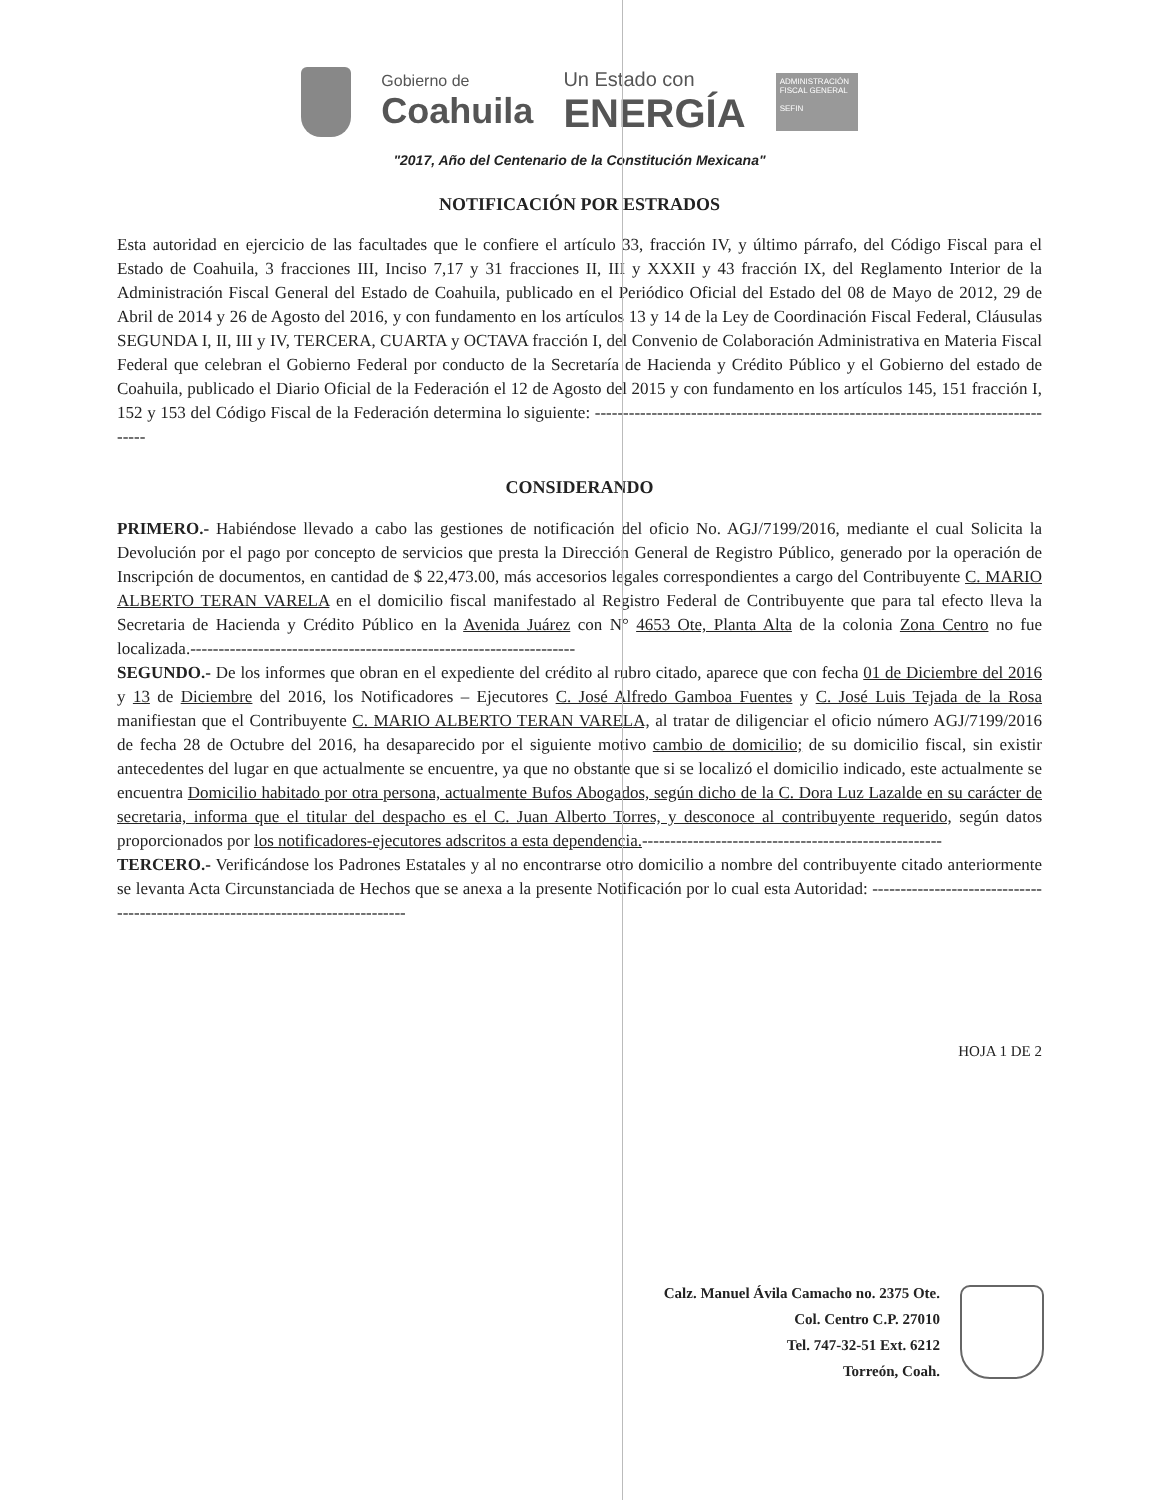Gobierno de
Coahuila
Un Estado con
ENERGÍA
ADMINISTRACIÓN FISCAL GENERAL
SEFIN
"2017, Año del Centenario de la Constitución Mexicana"
NOTIFICACIÓN POR ESTRADOS
Esta autoridad en ejercicio de las facultades que le confiere el artículo 33, fracción IV, y último párrafo, del Código Fiscal para el Estado de Coahuila, 3 fracciones III, Inciso 7,17 y 31 fracciones II, III y XXXII y 43 fracción IX, del Reglamento Interior de la Administración Fiscal General del Estado de Coahuila, publicado en el Periódico Oficial del Estado del 08 de Mayo de 2012, 29 de Abril de 2014 y 26 de Agosto del 2016, y con fundamento en los artículos 13 y 14 de la Ley de Coordinación Fiscal Federal, Cláusulas SEGUNDA I, II, III y IV, TERCERA, CUARTA y OCTAVA fracción I, del Convenio de Colaboración Administrativa en Materia Fiscal Federal que celebran el Gobierno Federal por conducto de la Secretaría de Hacienda y Crédito Público y el Gobierno del estado de Coahuila, publicado el Diario Oficial de la Federación el 12 de Agosto del 2015 y con fundamento en los artículos 145, 151 fracción I, 152 y 153 del Código Fiscal de la Federación determina lo siguiente: ------------------------------------------------------------------------------------
CONSIDERANDO
PRIMERO.- Habiéndose llevado a cabo las gestiones de notificación del oficio No. AGJ/7199/2016, mediante el cual Solicita la Devolución por el pago por concepto de servicios que presta la Dirección General de Registro Público, generado por la operación de Inscripción de documentos, en cantidad de $ 22,473.00, más accesorios legales correspondientes a cargo del Contribuyente C. MARIO ALBERTO TERAN VARELA en el domicilio fiscal manifestado al Registro Federal de Contribuyente que para tal efecto lleva la Secretaria de Hacienda y Crédito Público en la Avenida Juárez con N° 4653 Ote, Planta Alta de la colonia Zona Centro no fue localizada.--------------------------------------------------------------------
SEGUNDO.- De los informes que obran en el expediente del crédito al rubro citado, aparece que con fecha 01 de Diciembre del 2016 y 13 de Diciembre del 2016, los Notificadores – Ejecutores C. José Alfredo Gamboa Fuentes y C. José Luis Tejada de la Rosa manifiestan que el Contribuyente C. MARIO ALBERTO TERAN VARELA, al tratar de diligenciar el oficio número AGJ/7199/2016 de fecha 28 de Octubre del 2016, ha desaparecido por el siguiente motivo cambio de domicilio; de su domicilio fiscal, sin existir antecedentes del lugar en que actualmente se encuentre, ya que no obstante que si se localizó el domicilio indicado, este actualmente se encuentra Domicilio habitado por otra persona, actualmente Bufos Abogados, según dicho de la C. Dora Luz Lazalde en su carácter de secretaria, informa que el titular del despacho es el C. Juan Alberto Torres, y desconoce al contribuyente requerido, según datos proporcionados por los notificadores-ejecutores adscritos a esta dependencia.-----------------------------------------------------
TERCERO.- Verificándose los Padrones Estatales y al no encontrarse otro domicilio a nombre del contribuyente citado anteriormente se levanta Acta Circunstanciada de Hechos que se anexa a la presente Notificación por lo cual esta Autoridad: ---------------------------------------------------------------------------------
HOJA 1 DE 2
Calz. Manuel Ávila Camacho no. 2375 Ote.
Col. Centro C.P. 27010
Tel. 747-32-51 Ext. 6212
Torreón, Coah.